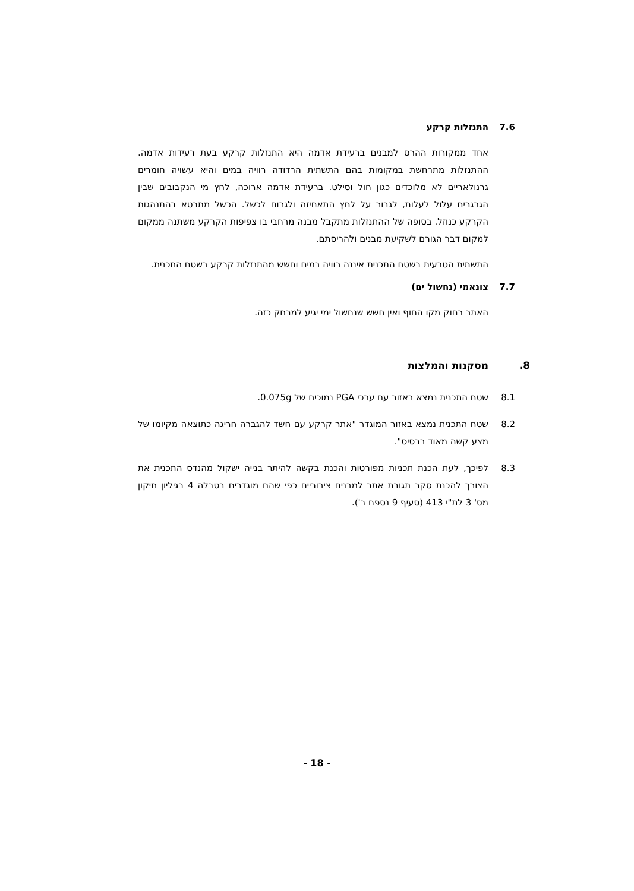7.6 התנזלות קרקע
אחד ממקורות ההרס למבנים ברעידת אדמה היא התנזלות קרקע בעת רעידות אדמה. ההתנזלות מתרחשת במקומות בהם התשתית הרדודה רוויה במים והיא עשויה חומרים גרנולאריים לא מלוכדים כגון חול וסילט. ברעידת אדמה ארוכה, לחץ מי הנקבובים שבין הגרגרים עלול לעלות, לגבור על לחץ התאחיזה ולגרום לכשל. הכשל מתבטא בהתנהגות הקרקע כנוזל. בסופה של ההתנזלות מתקבל מבנה מרחבי בו צפיפות הקרקע משתנה ממקום למקום דבר הגורם לשקיעת מבנים ולהריסתם.
התשתית הטבעית בשטח התכנית איננה רוויה במים וחשש מהתנזלות קרקע בשטח התכנית.
7.7 צונאמי (נחשול ים)
האתר רחוק מקו החוף ואין חשש שנחשול ימי יגיע למרחק כזה.
8. מסקנות והמלצות
8.1 שטח התכנית נמצא באזור עם ערכי PGA נמוכים של 0.075g.
8.2 שטח התכנית נמצא באזור המוגדר "אתר קרקע עם חשד להגברה חריגה כתוצאה מקיומו של מצע קשה מאוד בבסיס".
8.3 לפיכך, לעת הכנת תכניות מפורטות והכנת בקשה להיתר בנייה ישקול מהנדס התכנית את הצורך להכנת סקר תגובת אתר למבנים ציבוריים כפי שהם מוגדרים בטבלה 4 בגיליון תיקון מס' 3 לת"י 413 (סעיף 9 נספח ב').
- 18 -